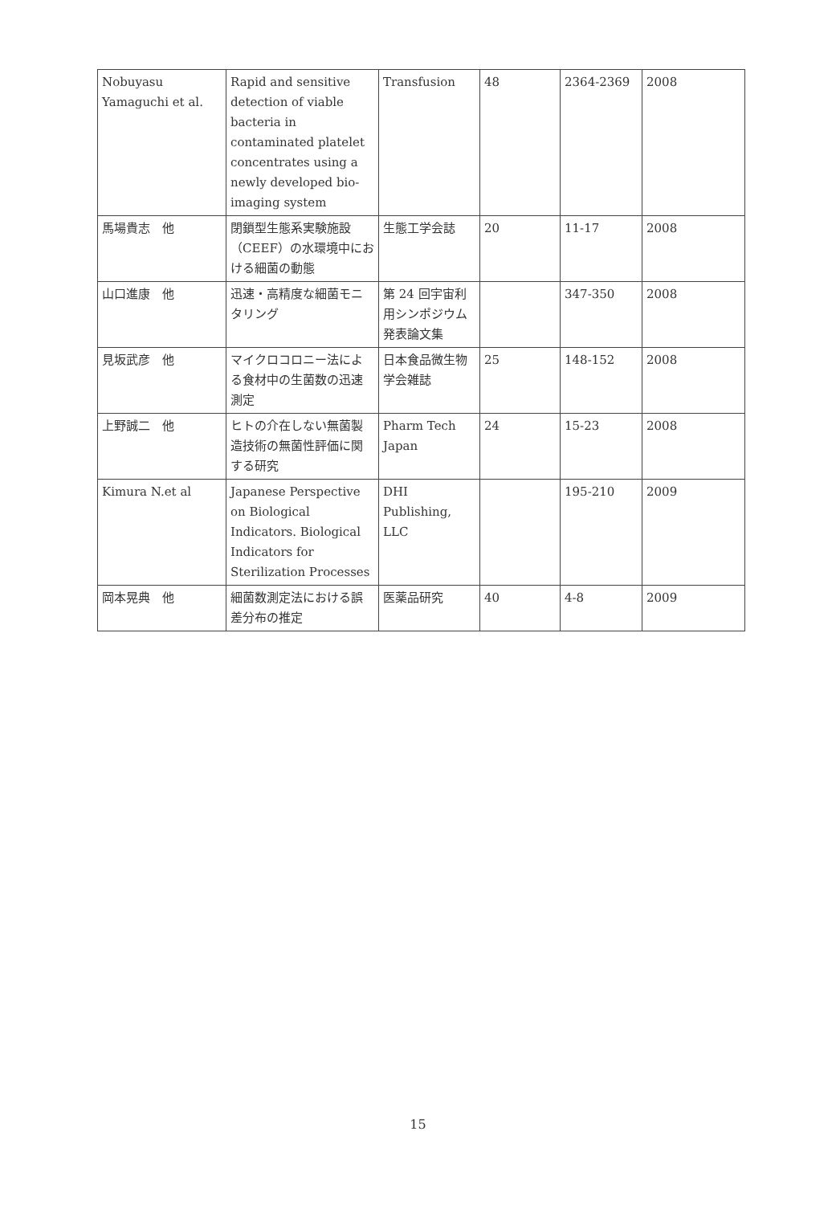| Nobuyasu Yamaguchi et al. | Rapid and sensitive detection of viable bacteria in contaminated platelet concentrates using a newly developed bio-imaging system | Transfusion | 48 | 2364-2369 | 2008 |
| 馬場貴志 他 | 閉鎖型生態系実験施設（CEEF）の水環境中における細菌の動態 | 生態工学会誌 | 20 | 11-17 | 2008 |
| 山口進康 他 | 迅速・高精度な細菌モニタリング | 第 24 回宇宙利用シンポジウム 発表論文集 | | 347-350 | 2008 |
| 見坂武彦 他 | マイクロコロニー法による食材中の生菌数の迅速測定 | 日本食品微生物学会雑誌 | 25 | 148-152 | 2008 |
| 上野誠二 他 | ヒトの介在しない無菌製造技術の無菌性評価に関する研究 | Pharm Tech Japan | 24 | 15-23 | 2008 |
| Kimura N.et al | Japanese Perspective on Biological Indicators. Biological Indicators for Sterilization Processes | DHI Publishing, LLC | | 195-210 | 2009 |
| 岡本晃典 他 | 細菌数測定法における誤差分布の推定 | 医薬品研究 | 40 | 4-8 | 2009 |
15